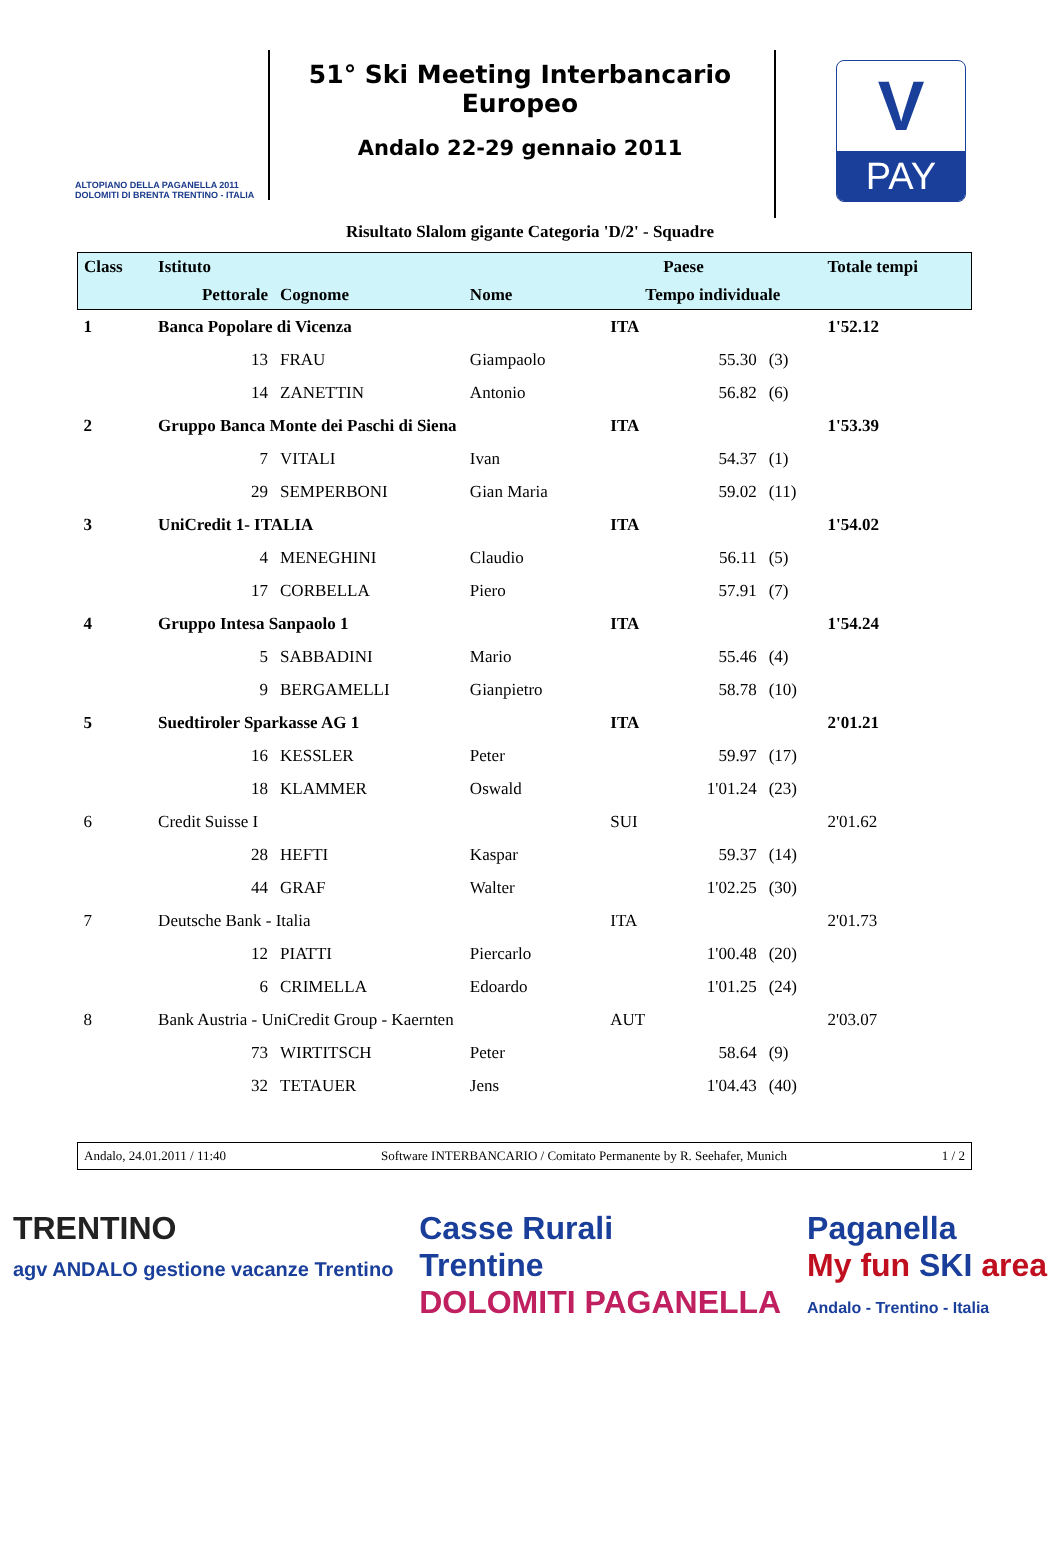ALTOPIANO DELLA PAGANELLA 2011
DOLOMITI DI BRENTA TRENTINO - ITALIA
51° Ski Meeting Interbancario Europeo
Andalo 22-29 gennaio 2011
V
PAY
Risultato Slalom gigante Categoria 'D/2' - Squadre
| Class | Istituto | | | Paese | | | Totale tempi |
| --- | --- | --- | --- | --- | --- | --- | --- |
| | Pettorale | Cognome | Nome | Tempo individuale | | | |
| 1 | Banca Popolare di Vicenza | | | ITA | | | 1'52.12 |
| | 13 | FRAU | Giampaolo | | 55.30 | (3) | |
| | 14 | ZANETTIN | Antonio | | 56.82 | (6) | |
| 2 | Gruppo Banca Monte dei Paschi di Siena | | | ITA | | | 1'53.39 |
| | 7 | VITALI | Ivan | | 54.37 | (1) | |
| | 29 | SEMPERBONI | Gian Maria | | 59.02 | (11) | |
| 3 | UniCredit 1- ITALIA | | | ITA | | | 1'54.02 |
| | 4 | MENEGHINI | Claudio | | 56.11 | (5) | |
| | 17 | CORBELLA | Piero | | 57.91 | (7) | |
| 4 | Gruppo Intesa Sanpaolo 1 | | | ITA | | | 1'54.24 |
| | 5 | SABBADINI | Mario | | 55.46 | (4) | |
| | 9 | BERGAMELLI | Gianpietro | | 58.78 | (10) | |
| 5 | Suedtiroler Sparkasse AG 1 | | | ITA | | | 2'01.21 |
| | 16 | KESSLER | Peter | | 59.97 | (17) | |
| | 18 | KLAMMER | Oswald | | 1'01.24 | (23) | |
| 6 | Credit Suisse I | | | SUI | | | 2'01.62 |
| | 28 | HEFTI | Kaspar | | 59.37 | (14) | |
| | 44 | GRAF | Walter | | 1'02.25 | (30) | |
| 7 | Deutsche Bank - Italia | | | ITA | | | 2'01.73 |
| | 12 | PIATTI | Piercarlo | | 1'00.48 | (20) | |
| | 6 | CRIMELLA | Edoardo | | 1'01.25 | (24) | |
| 8 | Bank Austria - UniCredit Group - Kaernten | | | AUT | | | 2'03.07 |
| | 73 | WIRTITSCH | Peter | | 58.64 | (9) | |
| | 32 | TETAUER | Jens | | 1'04.43 | (40) | |
Andalo, 24.01.2011 / 11:40 Software INTERBANCARIO / Comitato Permanente by R. Seehafer, Munich 1 / 2
TRENTINO
agv ANDALO gestione vacanze Trentino
Casse Rurali
Trentine
DOLOMITI PAGANELLA
Paganella
My fun SKI area
Andalo - Trentino - Italia